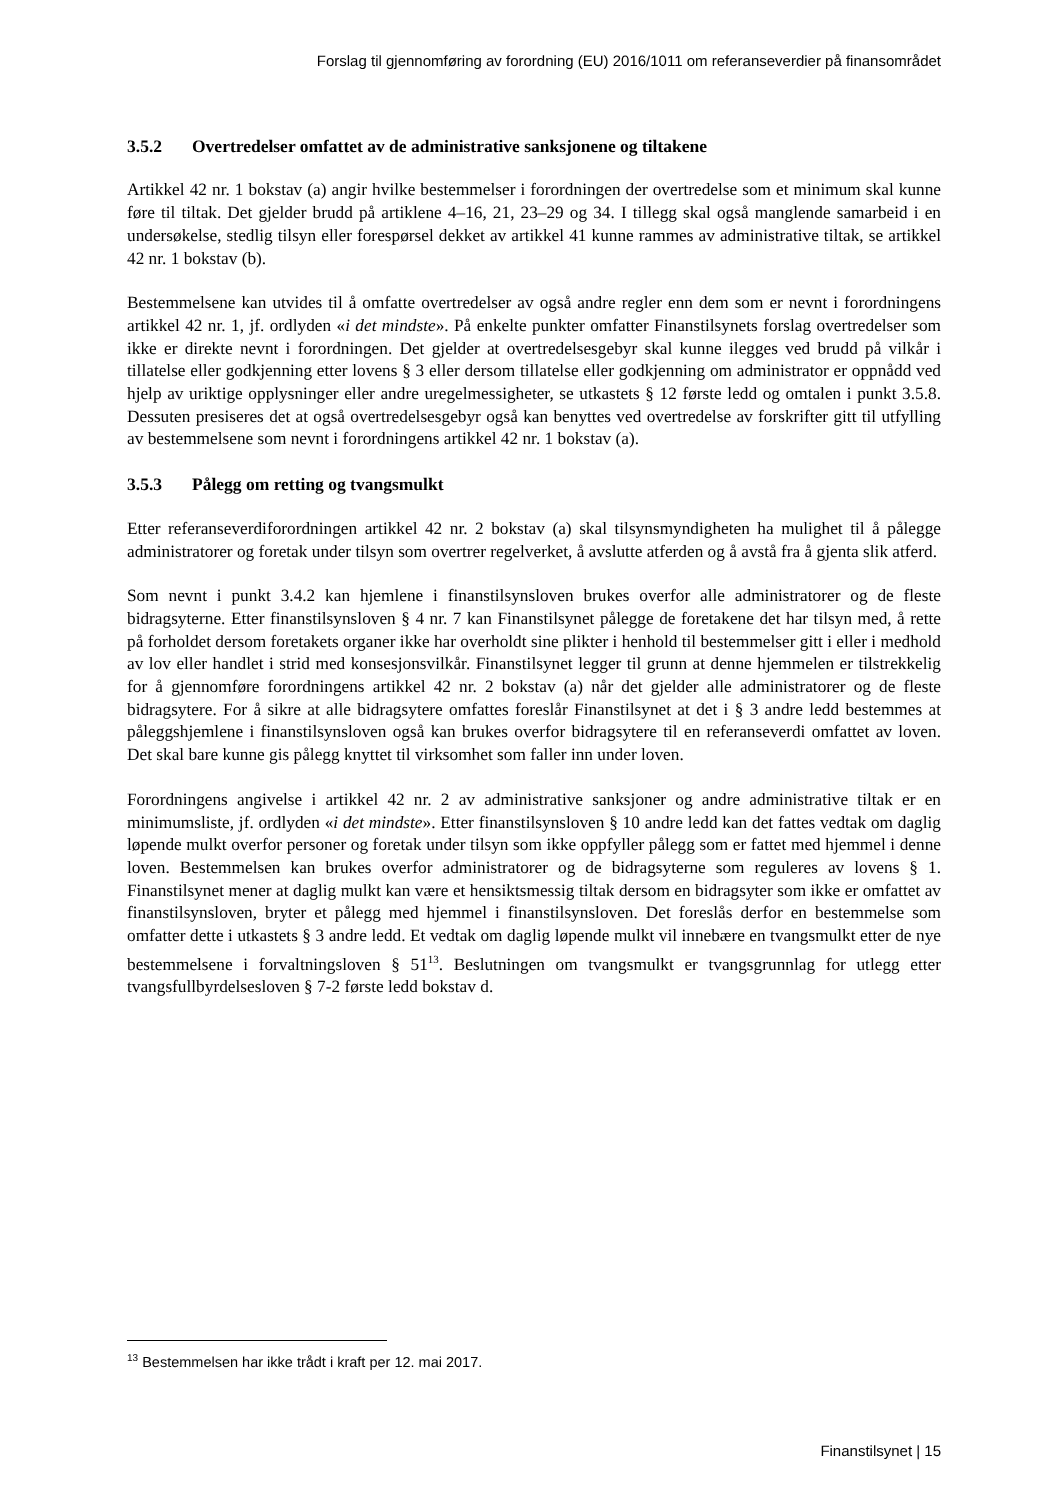Forslag til gjennomføring av forordning (EU) 2016/1011 om referanseverdier på finansområdet
3.5.2 Overtredelser omfattet av de administrative sanksjonene og tiltakene
Artikkel 42 nr. 1 bokstav (a) angir hvilke bestemmelser i forordningen der overtredelse som et minimum skal kunne føre til tiltak. Det gjelder brudd på artiklene 4–16, 21, 23–29 og 34. I tillegg skal også manglende samarbeid i en undersøkelse, stedlig tilsyn eller forespørsel dekket av artikkel 41 kunne rammes av administrative tiltak, se artikkel 42 nr. 1 bokstav (b).
Bestemmelsene kan utvides til å omfatte overtredelser av også andre regler enn dem som er nevnt i forordningens artikkel 42 nr. 1, jf. ordlyden «i det mindste». På enkelte punkter omfatter Finanstilsynets forslag overtredelser som ikke er direkte nevnt i forordningen. Det gjelder at overtredelsesgebyr skal kunne ilegges ved brudd på vilkår i tillatelse eller godkjenning etter lovens § 3 eller dersom tillatelse eller godkjenning om administrator er oppnådd ved hjelp av uriktige opplysninger eller andre uregelmessigheter, se utkastets § 12 første ledd og omtalen i punkt 3.5.8. Dessuten presiseres det at også overtredelsesgebyr også kan benyttes ved overtredelse av forskrifter gitt til utfylling av bestemmelsene som nevnt i forordningens artikkel 42 nr. 1 bokstav (a).
3.5.3 Pålegg om retting og tvangsmulkt
Etter referanseverdiforordningen artikkel 42 nr. 2 bokstav (a) skal tilsynsmyndigheten ha mulighet til å pålegge administratorer og foretak under tilsyn som overtrer regelverket, å avslutte atferden og å avstå fra å gjenta slik atferd.
Som nevnt i punkt 3.4.2 kan hjemlene i finanstilsynsloven brukes overfor alle administratorer og de fleste bidragsyterne. Etter finanstilsynsloven § 4 nr. 7 kan Finanstilsynet pålegge de foretakene det har tilsyn med, å rette på forholdet dersom foretakets organer ikke har overholdt sine plikter i henhold til bestemmelser gitt i eller i medhold av lov eller handlet i strid med konsesjonsvilkår. Finanstilsynet legger til grunn at denne hjemmelen er tilstrekkelig for å gjennomføre forordningens artikkel 42 nr. 2 bokstav (a) når det gjelder alle administratorer og de fleste bidragsytere. For å sikre at alle bidragsytere omfattes foreslår Finanstilsynet at det i § 3 andre ledd bestemmes at påleggshjemlene i finanstilsynsloven også kan brukes overfor bidragsytere til en referanseverdi omfattet av loven. Det skal bare kunne gis pålegg knyttet til virksomhet som faller inn under loven.
Forordningens angivelse i artikkel 42 nr. 2 av administrative sanksjoner og andre administrative tiltak er en minimumsliste, jf. ordlyden «i det mindste». Etter finanstilsynsloven § 10 andre ledd kan det fattes vedtak om daglig løpende mulkt overfor personer og foretak under tilsyn som ikke oppfyller pålegg som er fattet med hjemmel i denne loven. Bestemmelsen kan brukes overfor administratorer og de bidragsyterne som reguleres av lovens § 1. Finanstilsynet mener at daglig mulkt kan være et hensiktsmessig tiltak dersom en bidragsyter som ikke er omfattet av finanstilsynsloven, bryter et pålegg med hjemmel i finanstilsynsloven. Det foreslås derfor en bestemmelse som omfatter dette i utkastets § 3 andre ledd. Et vedtak om daglig løpende mulkt vil innebære en tvangsmulkt etter de nye bestemmelsene i forvaltningsloven § 51<sup>13</sup>. Beslutningen om tvangsmulkt er tvangsgrunnlag for utlegg etter tvangsfullbyrdelsesloven § 7-2 første ledd bokstav d.
<sup>13</sup> Bestemmelsen har ikke trådt i kraft per 12. mai 2017.
Finanstilsynet | 15